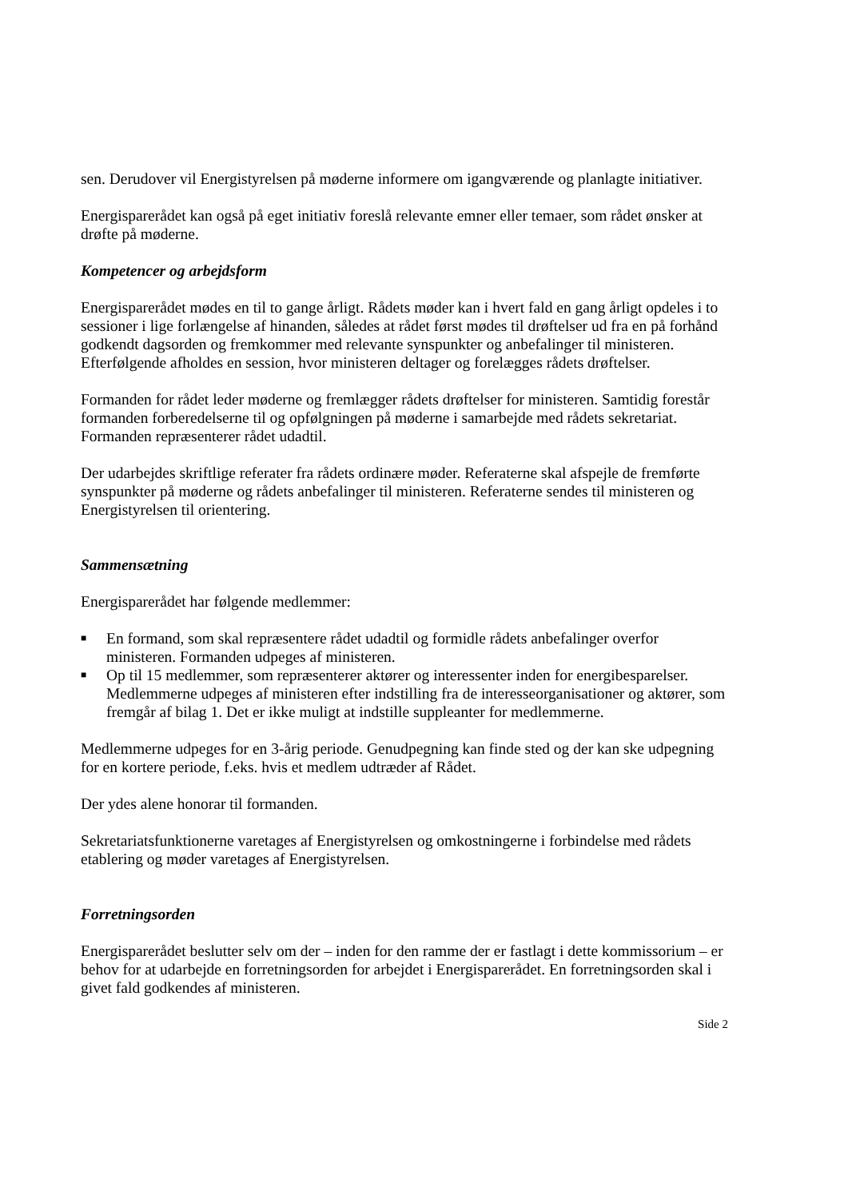sen. Derudover vil Energistyrelsen på møderne informere om igangværende og planlagte initiativer.
Energisparerådet kan også på eget initiativ foreslå relevante emner eller temaer, som rådet ønsker at drøfte på møderne.
Kompetencer og arbejdsform
Energisparerådet mødes en til to gange årligt. Rådets møder kan i hvert fald en gang årligt opdeles i to sessioner i lige forlængelse af hinanden, således at rådet først mødes til drøftelser ud fra en på forhånd godkendt dagsorden og fremkommer med relevante synspunkter og anbefalinger til ministeren. Efterfølgende afholdes en session, hvor ministeren deltager og forelægges rådets drøftelser.
Formanden for rådet leder møderne og fremlægger rådets drøftelser for ministeren. Samtidig forestår formanden forberedelserne til og opfølgningen på møderne i samarbejde med rådets sekretariat. Formanden repræsenterer rådet udadtil.
Der udarbejdes skriftlige referater fra rådets ordinære møder. Referaterne skal afspejle de fremførte synspunkter på møderne og rådets anbefalinger til ministeren. Referaterne sendes til ministeren og Energistyrelsen til orientering.
Sammensætning
Energisparerådet har følgende medlemmer:
■ En formand, som skal repræsentere rådet udadtil og formidle rådets anbefalinger overfor ministeren. Formanden udpeges af ministeren.
■ Op til 15 medlemmer, som repræsenterer aktører og interessenter inden for energibesparelser. Medlemmerne udpeges af ministeren efter indstilling fra de interesseorganisationer og aktører, som fremgår af bilag 1. Det er ikke muligt at indstille suppleanter for medlemmerne.
Medlemmerne udpeges for en 3-årig periode. Genudpegning kan finde sted og der kan ske udpegning for en kortere periode, f.eks. hvis et medlem udtræder af Rådet.
Der ydes alene honorar til formanden.
Sekretariatsfunktionerne varetages af Energistyrelsen og omkostningerne i forbindelse med rådets etablering og møder varetages af Energistyrelsen.
Forretningsorden
Energisparerådet beslutter selv om der – inden for den ramme der er fastlagt i dette kommissorium – er behov for at udarbejde en forretningsorden for arbejdet i Energisparerådet. En forretningsorden skal i givet fald godkendes af ministeren.
Side 2